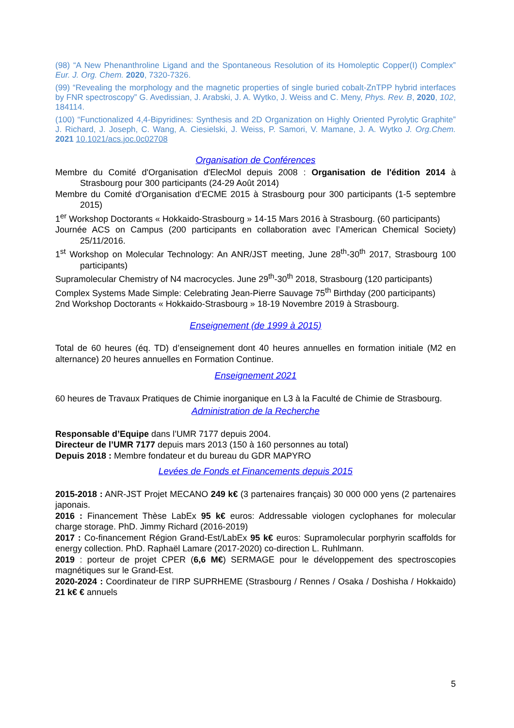(98) “A New Phenanthroline Ligand and the Spontaneous Resolution of its Homoleptic Copper(I) Complex” Eur. J. Org. Chem. 2020, 7320-7326.
(99) “Revealing the morphology and the magnetic properties of single buried cobalt-ZnTPP hybrid interfaces by FNR spectroscopy” G. Avedissian, J. Arabski, J. A. Wytko, J. Weiss and C. Meny, Phys. Rev. B, 2020, 102, 184114.
(100) “Functionalized 4,4-Bipyridines: Synthesis and 2D Organization on Highly Oriented Pyrolytic Graphite” J. Richard, J. Joseph, C. Wang, A. Ciesielski, J. Weiss, P. Samori, V. Mamane, J. A. Wytko J. Org.Chem. 2021 10.1021/acs.joc.0c02708
Organisation de Conférences
Membre du Comité d'Organisation d'ElecMol depuis 2008 : Organisation de l'édition 2014 à Strasbourg pour 300 participants (24-29 Août 2014)
Membre du Comité d'Organisation d’ECME 2015 à Strasbourg pour 300 participants (1-5 septembre 2015)
1<sup>er</sup> Workshop Doctorants « Hokkaido-Strasbourg » 14-15 Mars 2016 à Strasbourg. (60 participants)
Journée ACS on Campus (200 participants en collaboration avec l’American Chemical Society) 25/11/2016.
1<sup>st</sup> Workshop on Molecular Technology: An ANR/JST meeting, June 28<sup>th</sup>-30<sup>th</sup> 2017, Strasbourg 100 participants)
Supramolecular Chemistry of N4 macrocycles. June 29<sup>th</sup>-30<sup>th</sup> 2018, Strasbourg (120 participants)
Complex Systems Made Simple: Celebrating Jean-Pierre Sauvage 75<sup>th</sup> Birthday (200 participants)
2nd Workshop Doctorants « Hokkaido-Strasbourg » 18-19 Novembre 2019 à Strasbourg.
Enseignement (de 1999 à 2015)
Total de 60 heures (éq. TD) d’enseignement dont 40 heures annuelles en formation initiale (M2 en alternance) 20 heures annuelles en Formation Continue.
Enseignement 2021
60 heures de Travaux Pratiques de Chimie inorganique en L3 à la Faculté de Chimie de Strasbourg.
Administration de la Recherche
Responsable d’Equipe dans l’UMR 7177 depuis 2004.
Directeur de l’UMR 7177 depuis mars 2013 (150 à 160 personnes au total)
Depuis 2018 : Membre fondateur et du bureau du GDR MAPYRO
Levées de Fonds et Financements depuis 2015
2015-2018 : ANR-JST Projet MECANO 249 k€ (3 partenaires français) 30 000 000 yens (2 partenaires japonais.
2016 : Financement Thèse LabEx 95 k€ euros: Addressable viologen cyclophanes for molecular charge storage. PhD. Jimmy Richard (2016-2019)
2017 : Co-financement Région Grand-Est/LabEx 95 k€ euros: Supramolecular porphyrin scaffolds for energy collection. PhD. Raphaël Lamare (2017-2020) co-direction L. Ruhlmann.
2019 : porteur de projet CPER (6,6 M€) SERMAGE pour le développement des spectroscopies magnétiques sur le Grand-Est.
2020-2024 : Coordinateur de l’IRP SUPRHEME (Strasbourg / Rennes / Osaka / Doshisha / Hokkaido) 21 k€ € annuels
5